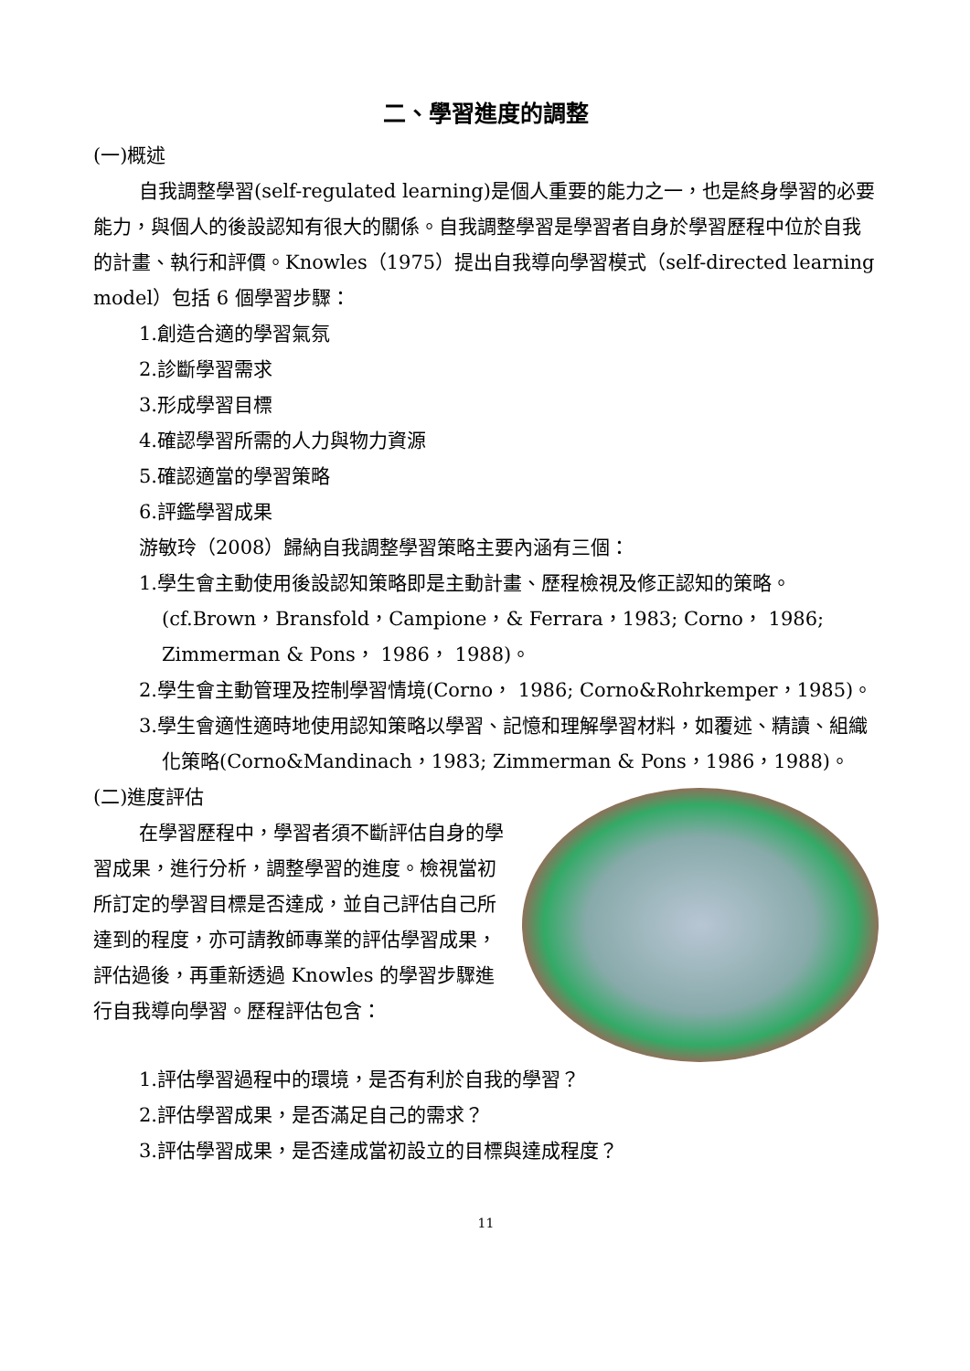二、學習進度的調整
(一)概述
自我調整學習(self-regulated learning)是個人重要的能力之一，也是終身學習的必要能力，與個人的後設認知有很大的關係。自我調整學習是學習者自身於學習歷程中位於自我的計畫、執行和評價。Knowles（1975）提出自我導向學習模式（self-directed learning model）包括 6 個學習步驟：
1.創造合適的學習氣氛
2.診斷學習需求
3.形成學習目標
4.確認學習所需的人力與物力資源
5.確認適當的學習策略
6.評鑑學習成果
游敏玲（2008）歸納自我調整學習策略主要內涵有三個：
1.學生會主動使用後設認知策略即是主動計畫、歷程檢視及修正認知的策略。(cf.Brown，Bransfold，Campione，& Ferrara，1983; Corno， 1986; Zimmerman & Pons， 1986， 1988)。
2.學生會主動管理及控制學習情境(Corno， 1986; Corno&Rohrkemper，1985)。
3.學生會適性適時地使用認知策略以學習、記憶和理解學習材料，如覆述、精讀、組織化策略(Corno&Mandinach，1983; Zimmerman & Pons，1986，1988)。
(二)進度評估
在學習歷程中，學習者須不斷評估自身的學習成果，進行分析，調整學習的進度。檢視當初所訂定的學習目標是否達成，並自己評估自己所達到的程度，亦可請教師專業的評估學習成果，評估過後，再重新透過 Knowles 的學習步驟進行自我導向學習。歷程評估包含：
1.評估學習過程中的環境，是否有利於自我的學習？
2.評估學習成果，是否滿足自己的需求？
3.評估學習成果，是否達成當初設立的目標與達成程度？
11